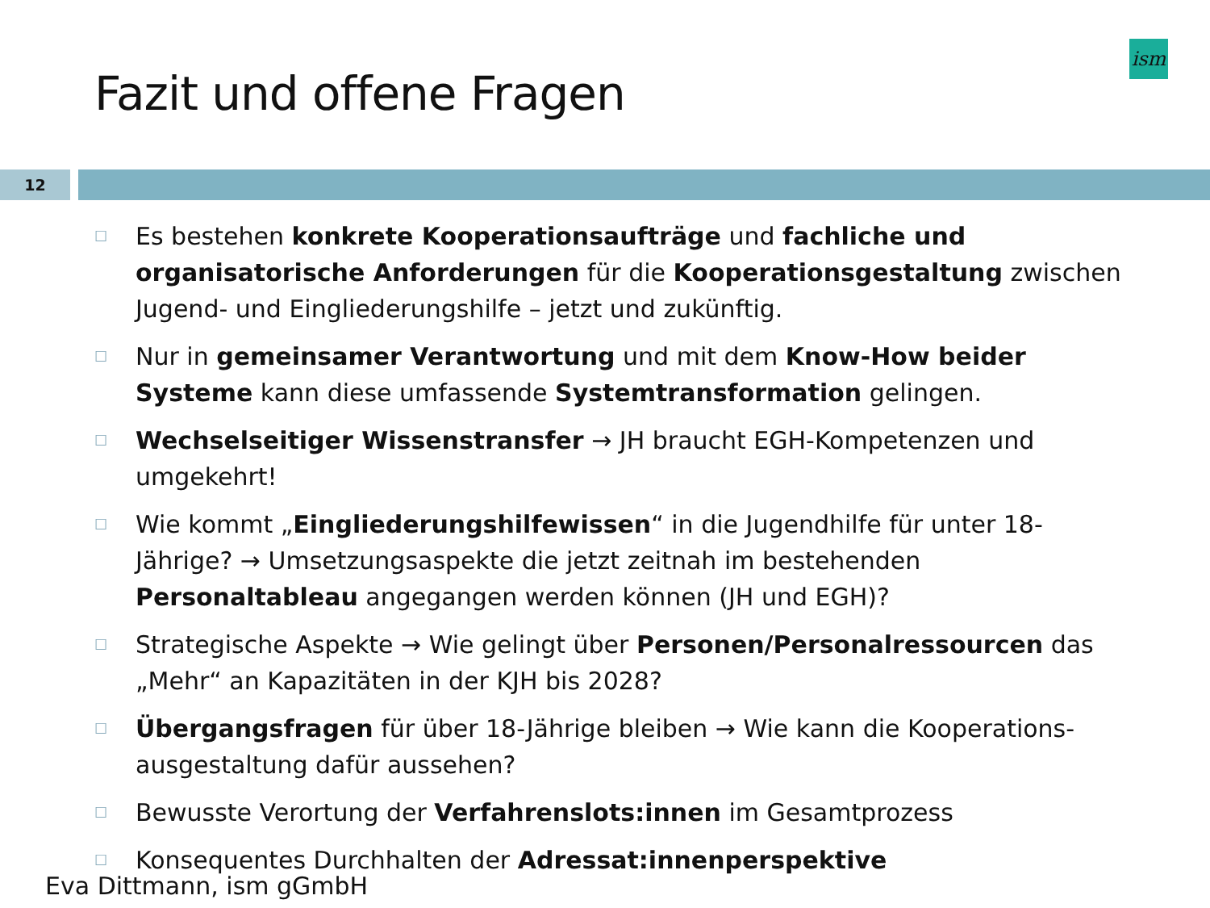Fazit und offene Fragen
ism
12
☐ Es bestehen konkrete Kooperationsaufträge und fachliche und organisatorische Anforderungen für die Kooperationsgestaltung zwischen Jugend- und Eingliederungshilfe – jetzt und zukünftig.
☐ Nur in gemeinsamer Verantwortung und mit dem Know-How beider Systeme kann diese umfassende Systemtransformation gelingen.
☐ Wechselseitiger Wissenstransfer → JH braucht EGH-Kompetenzen und umgekehrt!
☐ Wie kommt „Eingliederungshilfewissen“ in die Jugendhilfe für unter 18-Jährige? → Umsetzungsaspekte die jetzt zeitnah im bestehenden Personaltableau angegangen werden können (JH und EGH)?
☐ Strategische Aspekte → Wie gelingt über Personen/Personalressourcen das „Mehr“ an Kapazitäten in der KJH bis 2028?
☐ Übergangsfragen für über 18-Jährige bleiben → Wie kann die Kooperations-ausgestaltung dafür aussehen?
☐ Bewusste Verortung der Verfahrenslots:innen im Gesamtprozess
☐ Konsequentes Durchhalten der Adressat:innenperspektive
Eva Dittmann, ism gGmbH